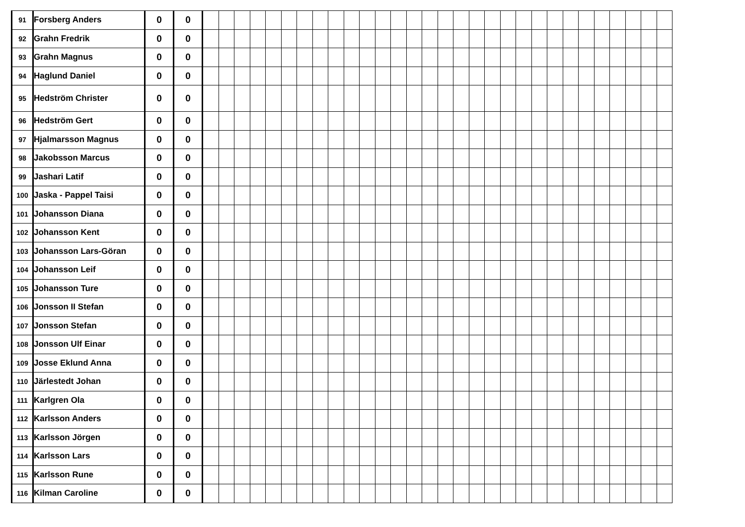| 91 | Forsberg Anders | 0 | 0 | | | | | | | | | | | | | | | | | | | | | | | | | | | | | | |
| 92 | Grahn Fredrik | 0 | 0 | | | | | | | | | | | | | | | | | | | | | | | | | | | | | | |
| 93 | Grahn Magnus | 0 | 0 | | | | | | | | | | | | | | | | | | | | | | | | | | | | | | |
| 94 | Haglund Daniel | 0 | 0 | | | | | | | | | | | | | | | | | | | | | | | | | | | | | | |
| 95 | Hedström Christer | 0 | 0 | | | | | | | | | | | | | | | | | | | | | | | | | | | | | | |
| 96 | Hedström Gert | 0 | 0 | | | | | | | | | | | | | | | | | | | | | | | | | | | | | | |
| 97 | Hjalmarsson Magnus | 0 | 0 | | | | | | | | | | | | | | | | | | | | | | | | | | | | | | |
| 98 | Jakobsson Marcus | 0 | 0 | | | | | | | | | | | | | | | | | | | | | | | | | | | | | | |
| 99 | Jashari Latif | 0 | 0 | | | | | | | | | | | | | | | | | | | | | | | | | | | | | | |
| 100 | Jaska - Pappel Taisi | 0 | 0 | | | | | | | | | | | | | | | | | | | | | | | | | | | | | | |
| 101 | Johansson Diana | 0 | 0 | | | | | | | | | | | | | | | | | | | | | | | | | | | | | | |
| 102 | Johansson Kent | 0 | 0 | | | | | | | | | | | | | | | | | | | | | | | | | | | | | | |
| 103 | Johansson Lars-Göran | 0 | 0 | | | | | | | | | | | | | | | | | | | | | | | | | | | | | | |
| 104 | Johansson Leif | 0 | 0 | | | | | | | | | | | | | | | | | | | | | | | | | | | | | | |
| 105 | Johansson Ture | 0 | 0 | | | | | | | | | | | | | | | | | | | | | | | | | | | | | | |
| 106 | Jonsson II Stefan | 0 | 0 | | | | | | | | | | | | | | | | | | | | | | | | | | | | | | |
| 107 | Jonsson Stefan | 0 | 0 | | | | | | | | | | | | | | | | | | | | | | | | | | | | | | |
| 108 | Jonsson Ulf Einar | 0 | 0 | | | | | | | | | | | | | | | | | | | | | | | | | | | | | | |
| 109 | Josse Eklund Anna | 0 | 0 | | | | | | | | | | | | | | | | | | | | | | | | | | | | | | |
| 110 | Järlestedt Johan | 0 | 0 | | | | | | | | | | | | | | | | | | | | | | | | | | | | | | |
| 111 | Karlgren Ola | 0 | 0 | | | | | | | | | | | | | | | | | | | | | | | | | | | | | | |
| 112 | Karlsson Anders | 0 | 0 | | | | | | | | | | | | | | | | | | | | | | | | | | | | | | |
| 113 | Karlsson Jörgen | 0 | 0 | | | | | | | | | | | | | | | | | | | | | | | | | | | | | | |
| 114 | Karlsson Lars | 0 | 0 | | | | | | | | | | | | | | | | | | | | | | | | | | | | | | |
| 115 | Karlsson Rune | 0 | 0 | | | | | | | | | | | | | | | | | | | | | | | | | | | | | | |
| 116 | Kilman Caroline | 0 | 0 | | | | | | | | | | | | | | | | | | | | | | | | | | | | | | |